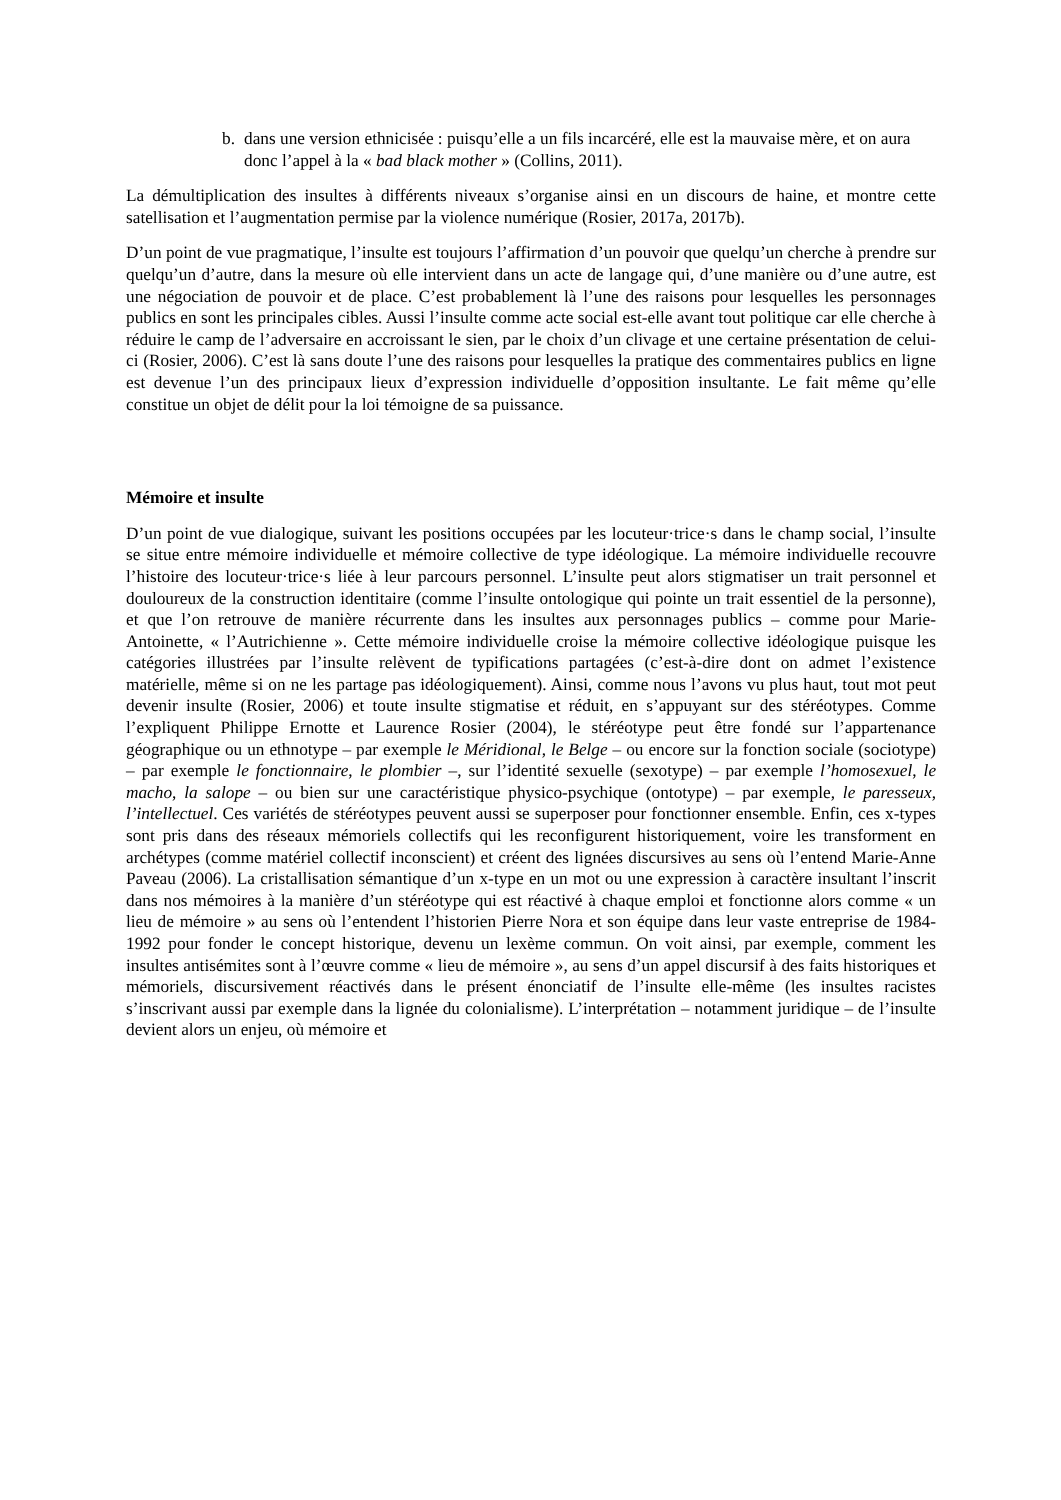b. dans une version ethnicisée : puisqu’elle a un fils incarcéré, elle est la mauvaise mère, et on aura donc l’appel à la « bad black mother » (Collins, 2011).
La démultiplication des insultes à différents niveaux s’organise ainsi en un discours de haine, et montre cette satellisation et l’augmentation permise par la violence numérique (Rosier, 2017a, 2017b).
D’un point de vue pragmatique, l’insulte est toujours l’affirmation d’un pouvoir que quelqu’un cherche à prendre sur quelqu’un d’autre, dans la mesure où elle intervient dans un acte de langage qui, d’une manière ou d’une autre, est une négociation de pouvoir et de place. C’est probablement là l’une des raisons pour lesquelles les personnages publics en sont les principales cibles. Aussi l’insulte comme acte social est-elle avant tout politique car elle cherche à réduire le camp de l’adversaire en accroissant le sien, par le choix d’un clivage et une certaine présentation de celui-ci (Rosier, 2006). C’est là sans doute l’une des raisons pour lesquelles la pratique des commentaires publics en ligne est devenue l’un des principaux lieux d’expression individuelle d’opposition insultante. Le fait même qu’elle constitue un objet de délit pour la loi témoigne de sa puissance.
Mémoire et insulte
D’un point de vue dialogique, suivant les positions occupées par les locuteur·trice·s dans le champ social, l’insulte se situe entre mémoire individuelle et mémoire collective de type idéologique. La mémoire individuelle recouvre l’histoire des locuteur·trice·s liée à leur parcours personnel. L’insulte peut alors stigmatiser un trait personnel et douloureux de la construction identitaire (comme l’insulte ontologique qui pointe un trait essentiel de la personne), et que l’on retrouve de manière récurrente dans les insultes aux personnages publics – comme pour Marie-Antoinette, « l’Autrichienne ». Cette mémoire individuelle croise la mémoire collective idéologique puisque les catégories illustrées par l’insulte relèvent de typifications partagées (c’est-à-dire dont on admet l’existence matérielle, même si on ne les partage pas idéologiquement). Ainsi, comme nous l’avons vu plus haut, tout mot peut devenir insulte (Rosier, 2006) et toute insulte stigmatise et réduit, en s’appuyant sur des stéréotypes. Comme l’expliquent Philippe Ernotte et Laurence Rosier (2004), le stéréotype peut être fondé sur l’appartenance géographique ou un ethnotype – par exemple le Méridional, le Belge – ou encore sur la fonction sociale (sociotype) – par exemple le fonctionnaire, le plombier –, sur l’identité sexuelle (sexotype) – par exemple l’homosexuel, le macho, la salope – ou bien sur une caractéristique physico-psychique (ontotype) – par exemple, le paresseux, l’intellectuel. Ces variétés de stéréotypes peuvent aussi se superposer pour fonctionner ensemble. Enfin, ces x-types sont pris dans des réseaux mémoriels collectifs qui les reconfigurent historiquement, voire les transforment en archétypes (comme matériel collectif inconscient) et créent des lignées discursives au sens où l’entend Marie-Anne Paveau (2006). La cristallisation sémantique d’un x-type en un mot ou une expression à caractère insultant l’inscrit dans nos mémoires à la manière d’un stéréotype qui est réactivé à chaque emploi et fonctionne alors comme « un lieu de mémoire » au sens où l’entendent l’historien Pierre Nora et son équipe dans leur vaste entreprise de 1984-1992 pour fonder le concept historique, devenu un lexème commun. On voit ainsi, par exemple, comment les insultes antisémites sont à l’œuvre comme « lieu de mémoire », au sens d’un appel discursif à des faits historiques et mémoriels, discursivement réactivés dans le présent énonciatif de l’insulte elle-même (les insultes racistes s’inscrivant aussi par exemple dans la lignée du colonialisme). L’interprétation – notamment juridique – de l’insulte devient alors un enjeu, où mémoire et